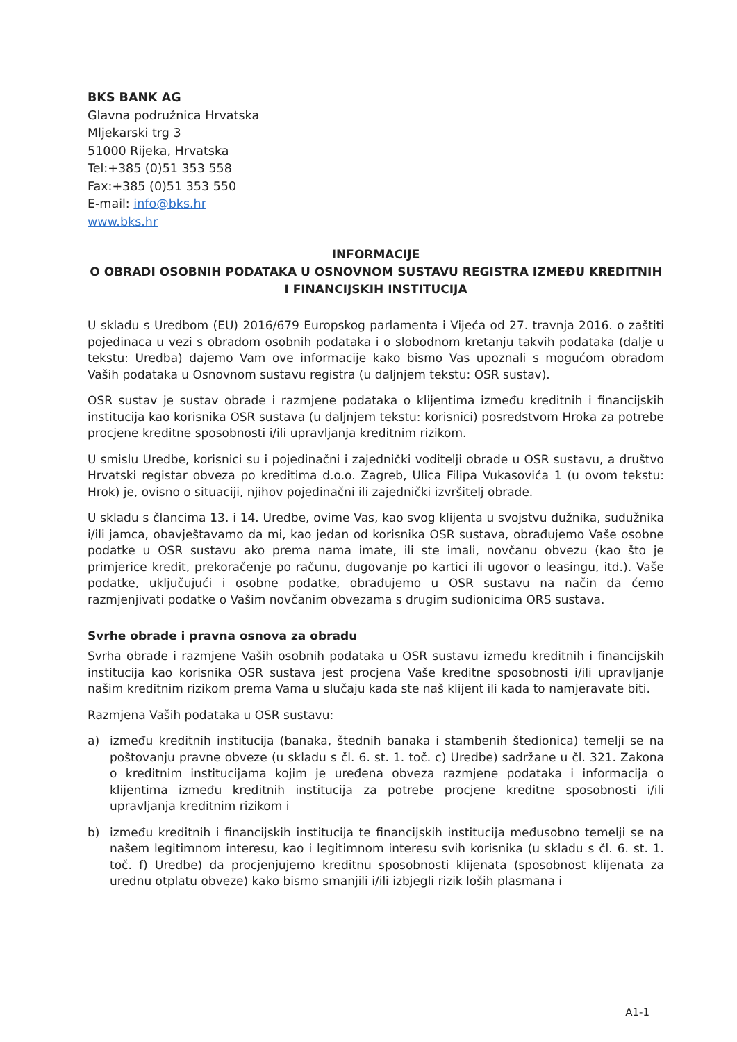BKS BANK AG
Glavna podružnica Hrvatska
Mljekarski trg 3
51000 Rijeka, Hrvatska
Tel:+385 (0)51 353 558
Fax:+385 (0)51 353 550
E-mail: info@bks.hr
www.bks.hr
INFORMACIJE
O OBRADI OSOBNIH PODATAKA U OSNOVNOM SUSTAVU REGISTRA IZMEĐU KREDITNIH I FINANCIJSKIH INSTITUCIJA
U skladu s Uredbom (EU) 2016/679 Europskog parlamenta i Vijeća od 27. travnja 2016. o zaštiti pojedinaca u vezi s obradom osobnih podataka i o slobodnom kretanju takvih podataka (dalje u tekstu: Uredba) dajemo Vam ove informacije kako bismo Vas upoznali s mogućom obradom Vaših podataka u Osnovnom sustavu registra (u daljnjem tekstu: OSR sustav).
OSR sustav je sustav obrade i razmjene podataka o klijentima između kreditnih i financijskih institucija kao korisnika OSR sustava (u daljnjem tekstu: korisnici) posredstvom Hroka za potrebe procjene kreditne sposobnosti i/ili upravljanja kreditnim rizikom.
U smislu Uredbe, korisnici su i pojedinačni i zajednički voditelji obrade u OSR sustavu, a društvo Hrvatski registar obveza po kreditima d.o.o. Zagreb, Ulica Filipa Vukasovića 1 (u ovom tekstu: Hrok) je, ovisno o situaciji, njihov pojedinačni ili zajednički izvršitelj obrade.
U skladu s člancima 13. i 14. Uredbe, ovime Vas, kao svog klijenta u svojstvu dužnika, sudužnika i/ili jamca, obavještavamo da mi, kao jedan od korisnika OSR sustava, obrađujemo Vaše osobne podatke u OSR sustavu ako prema nama imate, ili ste imali, novčanu obvezu (kao što je primjerice kredit, prekoračenje po računu, dugovanje po kartici ili ugovor o leasingu, itd.). Vaše podatke, uključujući i osobne podatke, obrađujemo u OSR sustavu na način da ćemo razmjenjivati podatke o Vašim novčanim obvezama s drugim sudionicima ORS sustava.
Svrhe obrade i pravna osnova za obradu
Svrha obrade i razmjene Vaših osobnih podataka u OSR sustavu između kreditnih i financijskih institucija kao korisnika OSR sustava jest procjena Vaše kreditne sposobnosti i/ili upravljanje našim kreditnim rizikom prema Vama u slučaju kada ste naš klijent ili kada to namjeravate biti.
Razmjena Vaših podataka u OSR sustavu:
a) između kreditnih institucija (banaka, štednih banaka i stambenih štedionica) temelji se na poštovanju pravne obveze (u skladu s čl. 6. st. 1. toč. c) Uredbe) sadržane u čl. 321. Zakona o kreditnim institucijama kojim je uređena obveza razmjene podataka i informacija o klijentima između kreditnih institucija za potrebe procjene kreditne sposobnosti i/ili upravljanja kreditnim rizikom i
b) između kreditnih i financijskih institucija te financijskih institucija međusobno temelji se na našem legitimnom interesu, kao i legitimnom interesu svih korisnika (u skladu s čl. 6. st. 1. toč. f) Uredbe) da procjenjujemo kreditnu sposobnosti klijenata (sposobnost klijenata za urednu otplatu obveze) kako bismo smanjili i/ili izbjegli rizik loših plasmana i
A1-1